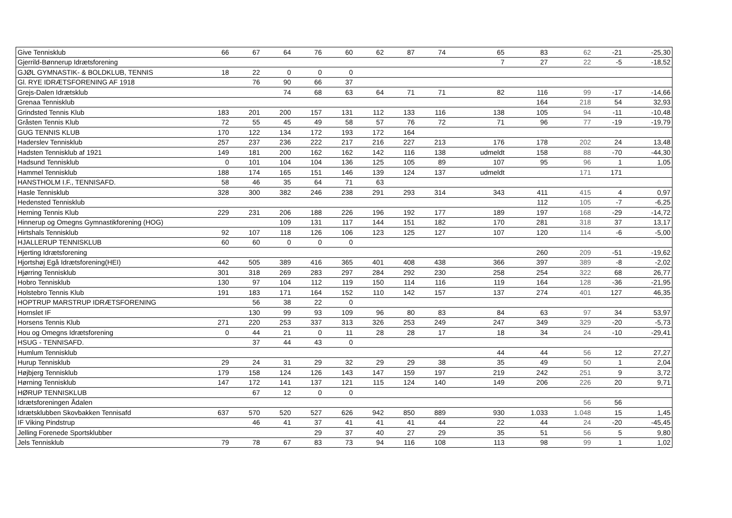| Give Tennisklub | 66 | 67 | 64 | 76 | 60 | 62 | 87 | 74 | 65 | 83 | 62 | -21 | -25,30 |
| Gjerrild-Bønnerup Idrætsforening | | | | | | | | | 7 | 27 | 22 | -5 | -18,52 |
| GJØL GYMNASTIK- & BOLDKLUB, TENNIS | 18 | 22 | 0 | 0 | 0 | | | | | | | | |
| Gl. RYE IDRÆTSFORENING AF 1918 | | 76 | 90 | 66 | 37 | | | | | | | | |
| Grejs-Dalen Idrætsklub | | | 74 | 68 | 63 | 64 | 71 | 71 | 82 | 116 | 99 | -17 | -14,66 |
| Grenaa Tennisklub | | | | | | | | | | 164 | 218 | 54 | 32,93 |
| Grindsted Tennis Klub | 183 | 201 | 200 | 157 | 131 | 112 | 133 | 116 | 138 | 105 | 94 | -11 | -10,48 |
| Gråsten Tennis Klub | 72 | 55 | 45 | 49 | 58 | 57 | 76 | 72 | 71 | 96 | 77 | -19 | -19,79 |
| GUG TENNIS KLUB | 170 | 122 | 134 | 172 | 193 | 172 | 164 | | | | | | |
| Haderslev Tennisklub | 257 | 237 | 236 | 222 | 217 | 216 | 227 | 213 | 176 | 178 | 202 | 24 | 13,48 |
| Hadsten Tennisklub af 1921 | 149 | 181 | 200 | 162 | 162 | 142 | 116 | 138 | udmeldt | 158 | 88 | -70 | -44,30 |
| Hadsund Tennisklub | 0 | 101 | 104 | 104 | 136 | 125 | 105 | 89 | 107 | 95 | 96 | 1 | 1,05 |
| Hammel Tennisklub | 188 | 174 | 165 | 151 | 146 | 139 | 124 | 137 | udmeldt | | 171 | 171 | |
| HANSTHOLM I.F., TENNISAFD. | 58 | 46 | 35 | 64 | 71 | 63 | | | | | | | |
| Hasle Tennisklub | 328 | 300 | 382 | 246 | 238 | 291 | 293 | 314 | 343 | 411 | 415 | 4 | 0,97 |
| Hedensted Tennisklub | | | | | | | | | | 112 | 105 | -7 | -6,25 |
| Herning Tennis Klub | 229 | 231 | 206 | 188 | 226 | 196 | 192 | 177 | 189 | 197 | 168 | -29 | -14,72 |
| Hinnerup og Omegns Gymnastikforening (HOG) | | | 109 | 131 | 117 | 144 | 151 | 182 | 170 | 281 | 318 | 37 | 13,17 |
| Hirtshals Tennisklub | 92 | 107 | 118 | 126 | 106 | 123 | 125 | 127 | 107 | 120 | 114 | -6 | -5,00 |
| HJALLERUP TENNISKLUB | 60 | 60 | 0 | 0 | 0 | | | | | | | | |
| Hjerting Idrætsforening | | | | | | | | | | 260 | 209 | -51 | -19,62 |
| Hjortshøj Egå Idrætsforening(HEI) | 442 | 505 | 389 | 416 | 365 | 401 | 408 | 438 | 366 | 397 | 389 | -8 | -2,02 |
| Hjørring Tennisklub | 301 | 318 | 269 | 283 | 297 | 284 | 292 | 230 | 258 | 254 | 322 | 68 | 26,77 |
| Hobro Tennisklub | 130 | 97 | 104 | 112 | 119 | 150 | 114 | 116 | 119 | 164 | 128 | -36 | -21,95 |
| Holstebro Tennis Klub | 191 | 183 | 171 | 164 | 152 | 110 | 142 | 157 | 137 | 274 | 401 | 127 | 46,35 |
| HOPTRUP MARSTRUP IDRÆTSFORENING | | 56 | 38 | 22 | 0 | | | | | | | | |
| Hornslet IF | | 130 | 99 | 93 | 109 | 96 | 80 | 83 | 84 | 63 | 97 | 34 | 53,97 |
| Horsens Tennis Klub | 271 | 220 | 253 | 337 | 313 | 326 | 253 | 249 | 247 | 349 | 329 | -20 | -5,73 |
| Hou og Omegns Idrætsforening | 0 | 44 | 21 | 0 | 11 | 28 | 28 | 17 | 18 | 34 | 24 | -10 | -29,41 |
| HSUG - TENNISAFD. | | 37 | 44 | 43 | 0 | | | | | | | | |
| Humlum Tennisklub | | | | | | | | | 44 | 44 | 56 | 12 | 27,27 |
| Hurup Tennisklub | 29 | 24 | 31 | 29 | 32 | 29 | 29 | 38 | 35 | 49 | 50 | 1 | 2,04 |
| Højbjerg Tennisklub | 179 | 158 | 124 | 126 | 143 | 147 | 159 | 197 | 219 | 242 | 251 | 9 | 3,72 |
| Hørning Tennisklub | 147 | 172 | 141 | 137 | 121 | 115 | 124 | 140 | 149 | 206 | 226 | 20 | 9,71 |
| HØRUP TENNISKLUB | | 67 | 12 | 0 | 0 | | | | | | | | |
| Idrætsforeningen Ådalen | | | | | | | | | | | 56 | 56 | |
| Idrætsklubben Skovbakken Tennisafd | 637 | 570 | 520 | 527 | 626 | 942 | 850 | 889 | 930 | 1.033 | 1.048 | 15 | 1,45 |
| IF Viking Pindstrup | | 46 | 41 | 37 | 41 | 41 | 41 | 44 | 22 | 44 | 24 | -20 | -45,45 |
| Jelling Forenede Sportsklubber | | | | 29 | 37 | 40 | 27 | 29 | 35 | 51 | 56 | 5 | 9,80 |
| Jels Tennisklub | 79 | 78 | 67 | 83 | 73 | 94 | 116 | 108 | 113 | 98 | 99 | 1 | 1,02 |